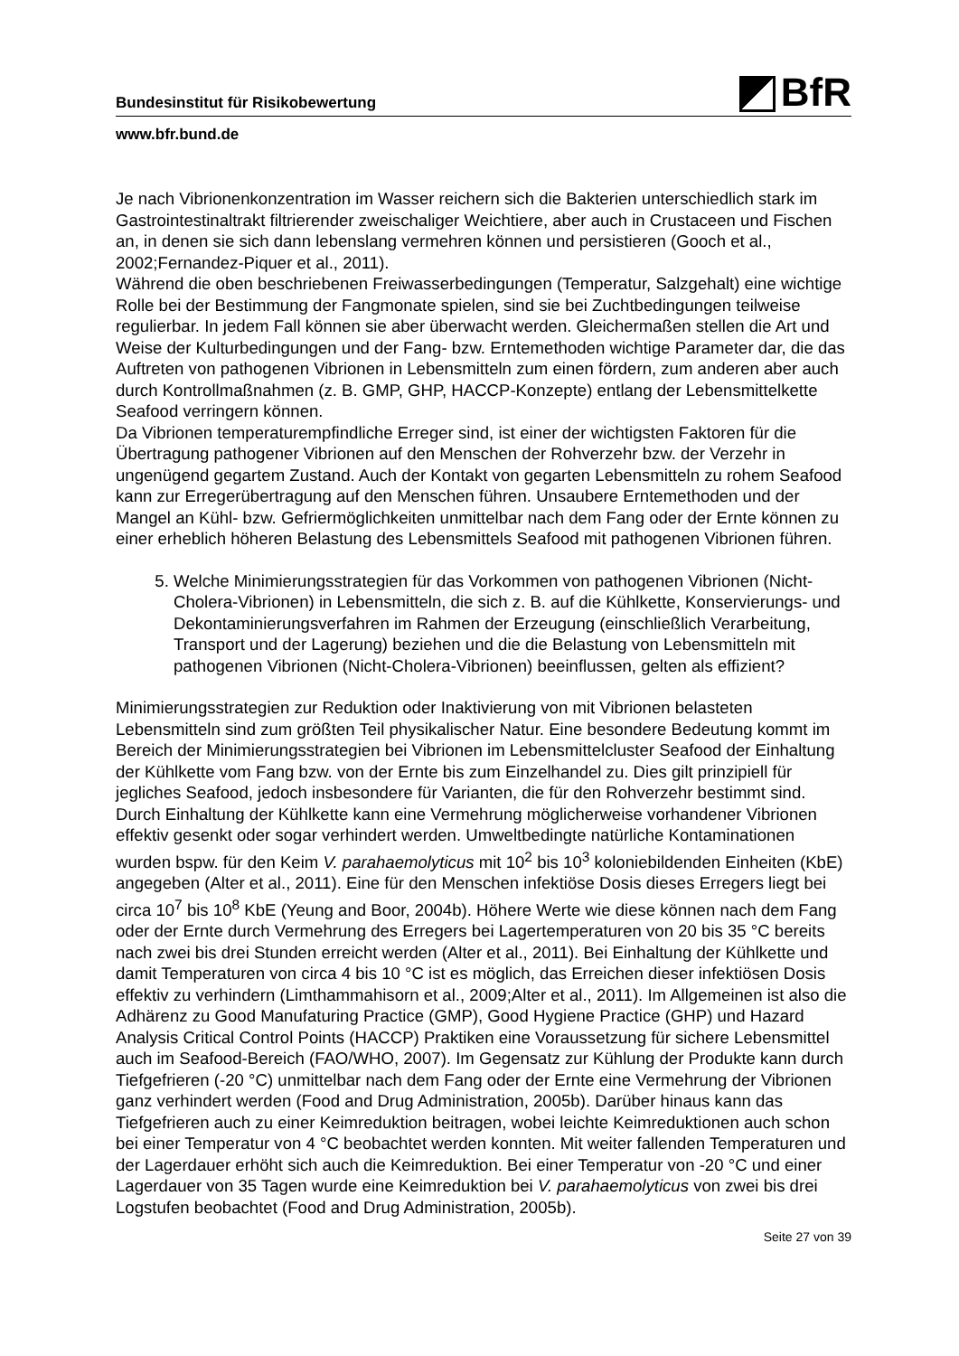Bundesinstitut für Risikobewertung BfR
www.bfr.bund.de
Je nach Vibrionenkonzentration im Wasser reichern sich die Bakterien unterschiedlich stark im Gastrointestinaltrakt filtrierender zweischaliger Weichtiere, aber auch in Crustaceen und Fischen an, in denen sie sich dann lebenslang vermehren können und persistieren (Gooch et al., 2002;Fernandez-Piquer et al., 2011).
Während die oben beschriebenen Freiwasserbedingungen (Temperatur, Salzgehalt) eine wichtige Rolle bei der Bestimmung der Fangmonate spielen, sind sie bei Zuchtbedingungen teilweise regulierbar. In jedem Fall können sie aber überwacht werden. Gleichermaßen stellen die Art und Weise der Kulturbedingungen und der Fang- bzw. Erntemethoden wichtige Parameter dar, die das Auftreten von pathogenen Vibrionen in Lebensmitteln zum einen fördern, zum anderen aber auch durch Kontrollmaßnahmen (z. B. GMP, GHP, HACCP-Konzepte) entlang der Lebensmittelkette Seafood verringern können.
Da Vibrionen temperaturempfindliche Erreger sind, ist einer der wichtigsten Faktoren für die Übertragung pathogener Vibrionen auf den Menschen der Rohverzehr bzw. der Verzehr in ungenügend gegartem Zustand. Auch der Kontakt von gegarten Lebensmitteln zu rohem Seafood kann zur Erregerübertragung auf den Menschen führen. Unsaubere Erntemethoden und der Mangel an Kühl- bzw. Gefriermöglichkeiten unmittelbar nach dem Fang oder der Ernte können zu einer erheblich höheren Belastung des Lebensmittels Seafood mit pathogenen Vibrionen führen.
5. Welche Minimierungsstrategien für das Vorkommen von pathogenen Vibrionen (Nicht-Cholera-Vibrionen) in Lebensmitteln, die sich z. B. auf die Kühlkette, Konservierungs- und Dekontaminierungsverfahren im Rahmen der Erzeugung (einschließlich Verarbeitung, Transport und der Lagerung) beziehen und die die Belastung von Lebensmitteln mit pathogenen Vibrionen (Nicht-Cholera-Vibrionen) beeinflussen, gelten als effizient?
Minimierungsstrategien zur Reduktion oder Inaktivierung von mit Vibrionen belasteten Lebensmitteln sind zum größten Teil physikalischer Natur. Eine besondere Bedeutung kommt im Bereich der Minimierungsstrategien bei Vibrionen im Lebensmittelcluster Seafood der Einhaltung der Kühlkette vom Fang bzw. von der Ernte bis zum Einzelhandel zu. Dies gilt prinzipiell für jegliches Seafood, jedoch insbesondere für Varianten, die für den Rohverzehr bestimmt sind. Durch Einhaltung der Kühlkette kann eine Vermehrung möglicherweise vorhandener Vibrionen effektiv gesenkt oder sogar verhindert werden. Umweltbedingte natürliche Kontaminationen wurden bspw. für den Keim V. parahaemolyticus mit 10<sup>2</sup> bis 10<sup>3</sup> koloniebildenden Einheiten (KbE) angegeben (Alter et al., 2011). Eine für den Menschen infektiöse Dosis dieses Erregers liegt bei circa 10<sup>7</sup> bis 10<sup>8</sup> KbE (Yeung and Boor, 2004b). Höhere Werte wie diese können nach dem Fang oder der Ernte durch Vermehrung des Erregers bei Lagertemperaturen von 20 bis 35 °C bereits nach zwei bis drei Stunden erreicht werden (Alter et al., 2011). Bei Einhaltung der Kühlkette und damit Temperaturen von circa 4 bis 10 °C ist es möglich, das Erreichen dieser infektiösen Dosis effektiv zu verhindern (Limthammahisorn et al., 2009;Alter et al., 2011). Im Allgemeinen ist also die Adhärenz zu Good Manufaturing Practice (GMP), Good Hygiene Practice (GHP) und Hazard Analysis Critical Control Points (HACCP) Praktiken eine Voraussetzung für sichere Lebensmittel auch im Seafood-Bereich (FAO/WHO, 2007). Im Gegensatz zur Kühlung der Produkte kann durch Tiefgefrieren (-20 °C) unmittelbar nach dem Fang oder der Ernte eine Vermehrung der Vibrionen ganz verhindert werden (Food and Drug Administration, 2005b). Darüber hinaus kann das Tiefgefrieren auch zu einer Keimreduktion beitragen, wobei leichte Keimreduktionen auch schon bei einer Temperatur von 4 °C beobachtet werden konnten. Mit weiter fallenden Temperaturen und der Lagerdauer erhöht sich auch die Keimreduktion. Bei einer Temperatur von -20 °C und einer Lagerdauer von 35 Tagen wurde eine Keimreduktion bei V. parahaemolyticus von zwei bis drei Logstufen beobachtet (Food and Drug Administration, 2005b).
Seite 27 von 39